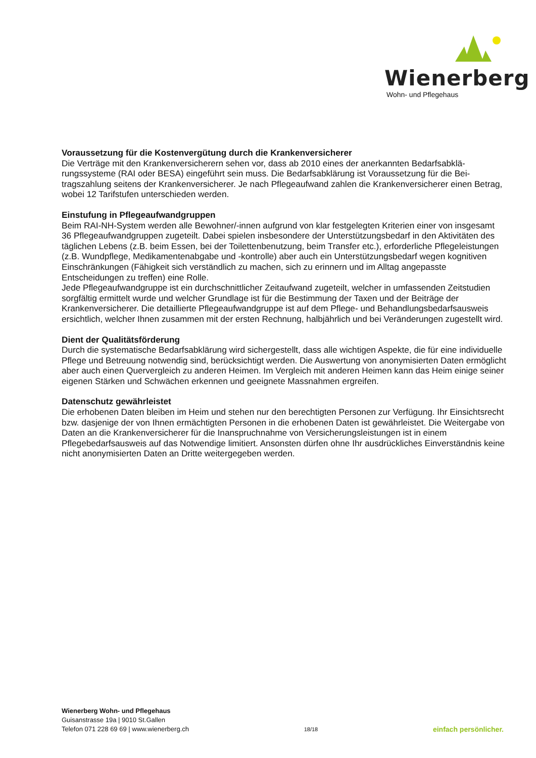Wienerberg
Wohn- und Pflegehaus
Voraussetzung für die Kostenvergütung durch die Krankenversicherer
Die Verträge mit den Krankenversicherern sehen vor, dass ab 2010 eines der anerkannten Bedarfsabklä­rungssysteme (RAI oder BESA) eingeführt sein muss. Die Bedarfsabklärung ist Voraussetzung für die Bei­tragszahlung seitens der Krankenversicherer. Je nach Pflegeaufwand zahlen die Krankenversicherer einen Betrag, wobei 12 Tarifstufen unterschieden werden.
Einstufung in Pflegeaufwandgruppen
Beim RAI-NH-System werden alle Bewohner/-innen aufgrund von klar festgelegten Kriterien einer von insge­samt 36 Pflegeaufwandgruppen zugeteilt. Dabei spielen insbesondere der Unterstützungsbedarf in den Aktivi­täten des täglichen Lebens (z.B. beim Essen, bei der Toilettenbenutzung, beim Transfer etc.), erforderliche Pflegeleistungen (z.B. Wundpflege, Medikamentenabgabe und -kontrolle) aber auch ein Unterstützungsbedarf wegen kognitiven Einschränkungen (Fähigkeit sich verständlich zu machen, sich zu erinnern und im Alltag angepasste Entscheidungen zu treffen) eine Rolle.
Jede Pflegeaufwandgruppe ist ein durchschnittlicher Zeitaufwand zugeteilt, welcher in umfassenden Zeitstu­dien sorgfältig ermittelt wurde und welcher Grundlage ist für die Bestimmung der Taxen und der Beiträge der Krankenversicherer. Die detaillierte Pflegeaufwandgruppe ist auf dem Pflege- und Behandlungsbedarfsaus­weis ersichtlich, welcher Ihnen zusammen mit der ersten Rechnung, halbjährlich und bei Veränderungen zu­gestellt wird.
Dient der Qualitätsförderung
Durch die systematische Bedarfsabklärung wird sichergestellt, dass alle wichtigen Aspekte, die für eine indivi­duelle Pflege und Betreuung notwendig sind, berücksichtigt werden. Die Auswertung von anonymisierten Da­ten ermöglicht aber auch einen Quervergleich zu anderen Heimen. Im Vergleich mit anderen Heimen kann das Heim einige seiner eigenen Stärken und Schwächen erkennen und geeignete Massnahmen ergreifen.
Datenschutz gewährleistet
Die erhobenen Daten bleiben im Heim und stehen nur den berechtigten Personen zur Verfügung. Ihr Ein­sichtsrecht bzw. dasjenige der von Ihnen ermächtigten Personen in die erhobenen Daten ist gewährleistet. Die Weitergabe von Daten an die Krankenversicherer für die Inanspruchnahme von Versicherungsleistungen ist in einem Pflegebedarfsausweis auf das Notwendige limitiert. Ansonsten dürfen ohne Ihr ausdrückliches Einverständnis keine nicht anonymisierten Daten an Dritte weitergegeben werden.
Wienerberg Wohn- und Pflegehaus
Guisanstrasse 19a | 9010 St.Gallen
Telefon 071 228 69 69 | www.wienerberg.ch
18/18
einfach persönlicher.